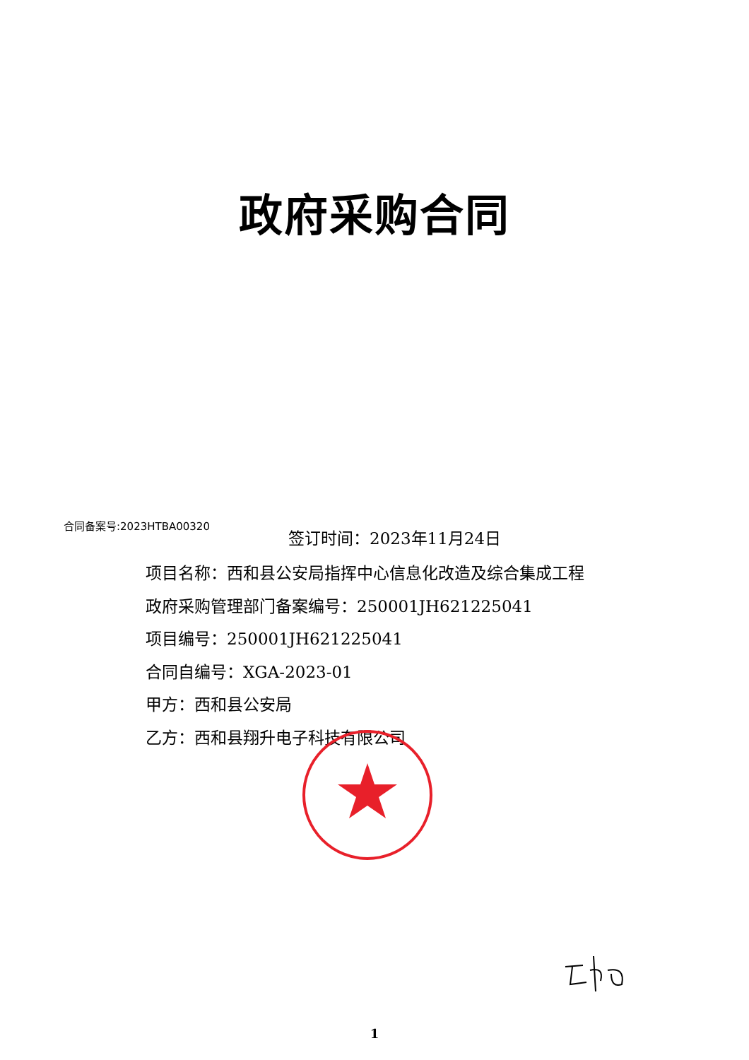政府采购合同
合同备案号:2023HTBA00320
签订时间：2023年11月24日
项目名称：西和县公安局指挥中心信息化改造及综合集成工程
政府采购管理部门备案编号：250001JH621225041
项目编号：250001JH621225041
合同自编号：XGA-2023-01
甲方：西和县公安局
乙方：西和县翔升电子科技有限公司
1